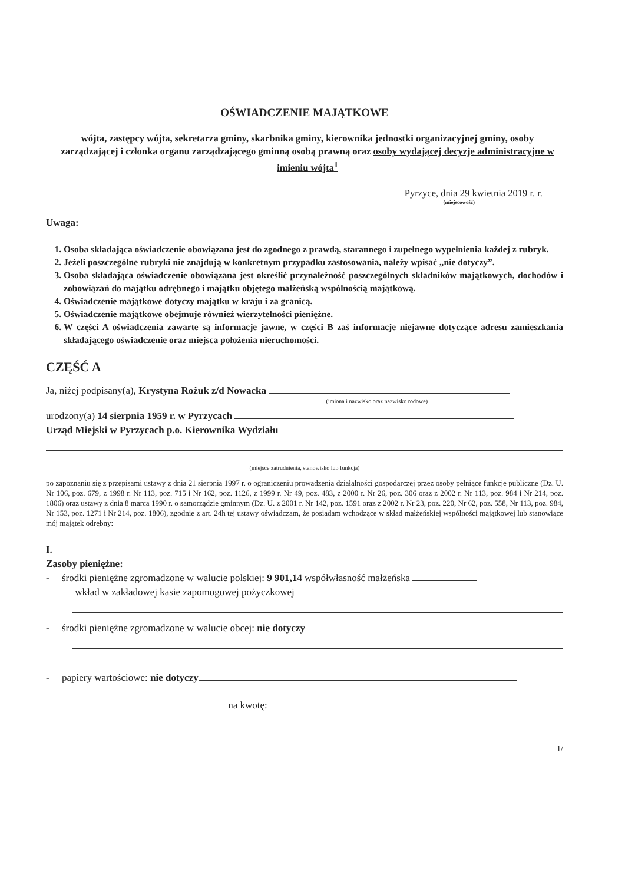OŚWIADCZENIE MAJĄTKOWE
wójta, zastępcy wójta, sekretarza gminy, skarbnika gminy, kierownika jednostki organizacyjnej gminy, osoby zarządzającej i członka organu zarządzającego gminną osobą prawną oraz osoby wydającej decyzje administracyjne w imieniu wójta<sup>1</sup>
Pyrzyce, dnia 29 kwietnia 2019 r. r.
(miejscowość)
Uwaga:
1. Osoba składająca oświadczenie obowiązana jest do zgodnego z prawdą, starannego i zupełnego wypełnienia każdej z rubryk.
2. Jeżeli poszczególne rubryki nie znajdują w konkretnym przypadku zastosowania, należy wpisać „nie dotyczy”.
3. Osoba składająca oświadczenie obowiązana jest określić przynależność poszczególnych składników majątkowych, dochodów i zobowiązań do majątku odrębnego i majątku objętego małżeńską wspólnością majątkową.
4. Oświadczenie majątkowe dotyczy majątku w kraju i za granicą.
5. Oświadczenie majątkowe obejmuje również wierzytelności pieniężne.
6. W części A oświadczenia zawarte są informacje jawne, w części B zaś informacje niejawne dotyczące adresu zamieszkania składającego oświadczenie oraz miejsca położenia nieruchomości.
CZĘŚĆ A
Ja, niżej podpisany(a), Krystyna Rożuk z/d Nowacka
(imiona i nazwisko oraz nazwisko rodowe)
urodzony(a) 14 sierpnia 1959 r. w Pyrzycach
Urząd Miejski w Pyrzycach p.o. Kierownika Wydziału
(miejsce zatrudnienia, stanowisko lub funkcja)
po zapoznaniu się z przepisami ustawy z dnia 21 sierpnia 1997 r. o ograniczeniu prowadzenia działalności gospodarczej przez osoby pełniące funkcje publiczne (Dz. U. Nr 106, poz. 679, z 1998 r. Nr 113, poz. 715 i Nr 162, poz. 1126, z 1999 r. Nr 49, poz. 483, z 2000 r. Nr 26, poz. 306 oraz z 2002 r. Nr 113, poz. 984 i Nr 214, poz. 1806) oraz ustawy z dnia 8 marca 1990 r. o samorządzie gminnym (Dz. U. z 2001 r. Nr 142, poz. 1591 oraz z 2002 r. Nr 23, poz. 220, Nr 62, poz. 558, Nr 113, poz. 984, Nr 153, poz. 1271 i Nr 214, poz. 1806), zgodnie z art. 24h tej ustawy oświadczam, że posiadam wchodzące w skład małżeńskiej wspólności majątkowej lub stanowiące mój majątek odrębny:
I.
Zasoby pieniężne:
- środki pieniężne zgromadzone w walucie polskiej: 9 901,14 współwłasność małżeńska
wkład w zakładowej kasie zapomogowej pożyczkowej
- środki pieniężne zgromadzone w walucie obcej: nie dotyczy
- papiery wartościowe: nie dotyczy
na kwotę:
1/